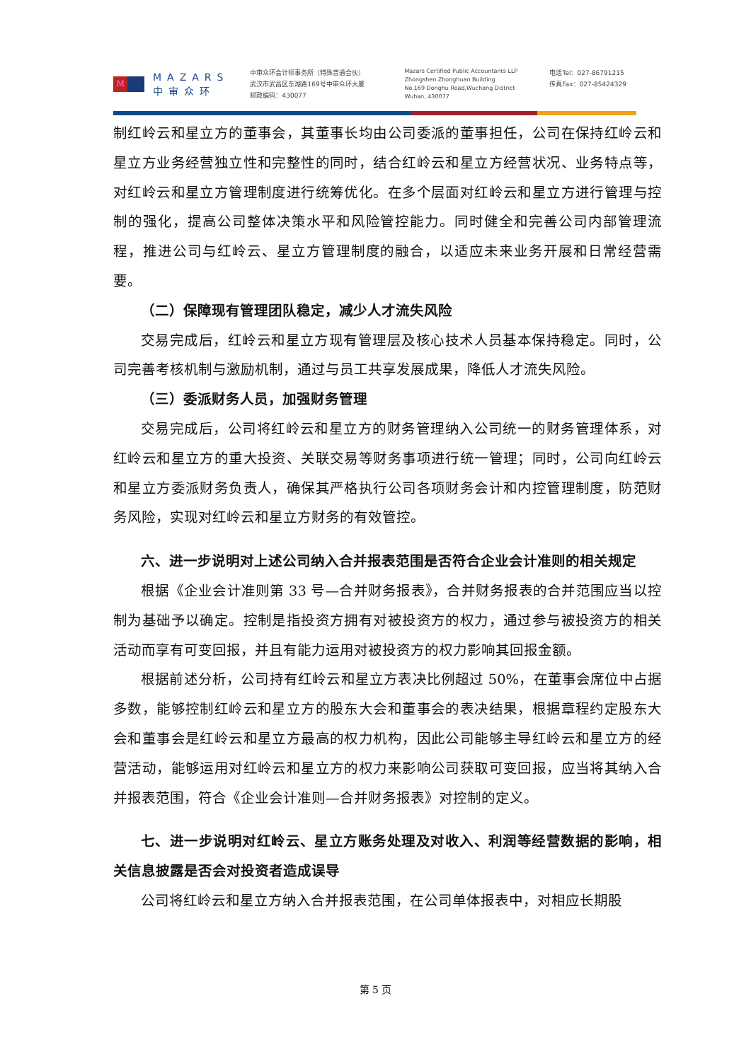M
MAZARS
中审众环
中审众环会计师事务所（特殊普通合伙）
武汉市武昌区东湖路169号中审众环大厦
邮政编码：430077
Mazars Certified Public Accountants LLP
Zhongshen Zhonghuan Building
No.169 Donghu Road,Wuchang District
Wuhan, 430077
电话Tel：027-86791215
传真Fax：027-85424329
制红岭云和星立方的董事会，其董事长均由公司委派的董事担任，公司在保持红岭云和星立方业务经营独立性和完整性的同时，结合红岭云和星立方经营状况、业务特点等，对红岭云和星立方管理制度进行统筹优化。在多个层面对红岭云和星立方进行管理与控制的强化，提高公司整体决策水平和风险管控能力。同时健全和完善公司内部管理流程，推进公司与红岭云、星立方管理制度的融合，以适应未来业务开展和日常经营需要。
（二）保障现有管理团队稳定，减少人才流失风险
交易完成后，红岭云和星立方现有管理层及核心技术人员基本保持稳定。同时，公司完善考核机制与激励机制，通过与员工共享发展成果，降低人才流失风险。
（三）委派财务人员，加强财务管理
交易完成后，公司将红岭云和星立方的财务管理纳入公司统一的财务管理体系，对红岭云和星立方的重大投资、关联交易等财务事项进行统一管理；同时，公司向红岭云和星立方委派财务负责人，确保其严格执行公司各项财务会计和内控管理制度，防范财务风险，实现对红岭云和星立方财务的有效管控。
六、进一步说明对上述公司纳入合并报表范围是否符合企业会计准则的相关规定
根据《企业会计准则第 33 号—合并财务报表》，合并财务报表的合并范围应当以控制为基础予以确定。控制是指投资方拥有对被投资方的权力，通过参与被投资方的相关活动而享有可变回报，并且有能力运用对被投资方的权力影响其回报金额。
根据前述分析，公司持有红岭云和星立方表决比例超过 50%，在董事会席位中占据多数，能够控制红岭云和星立方的股东大会和董事会的表决结果，根据章程约定股东大会和董事会是红岭云和星立方最高的权力机构，因此公司能够主导红岭云和星立方的经营活动，能够运用对红岭云和星立方的权力来影响公司获取可变回报，应当将其纳入合并报表范围，符合《企业会计准则—合并财务报表》对控制的定义。
七、进一步说明对红岭云、星立方账务处理及对收入、利润等经营数据的影响，相关信息披露是否会对投资者造成误导
公司将红岭云和星立方纳入合并报表范围，在公司单体报表中，对相应长期股
第 5 页